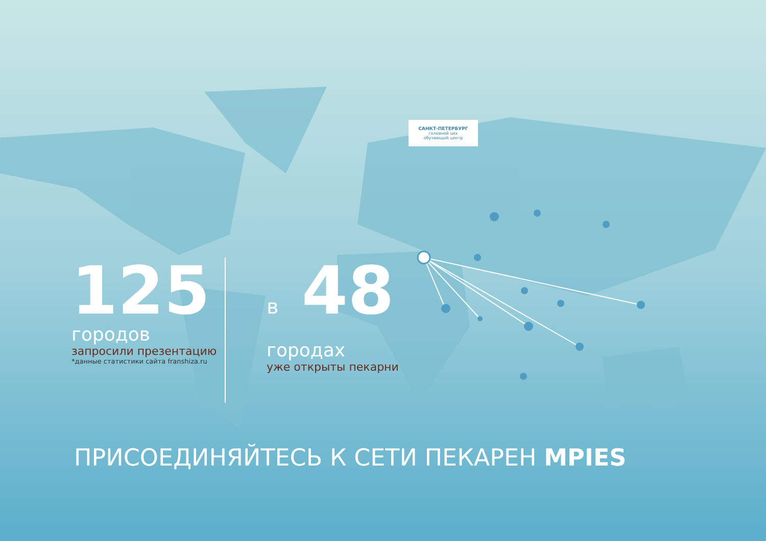САНКТ-ПЕТЕРБУРГ
головной цех
обучающий центр
125
городов
запросили презентацию
*данные статистики сайта franshiza.ru
в 48
городах
уже открыты пекарни
ПРИСОЕДИНЯЙТЕСЬ К СЕТИ ПЕКАРЕН MPIES